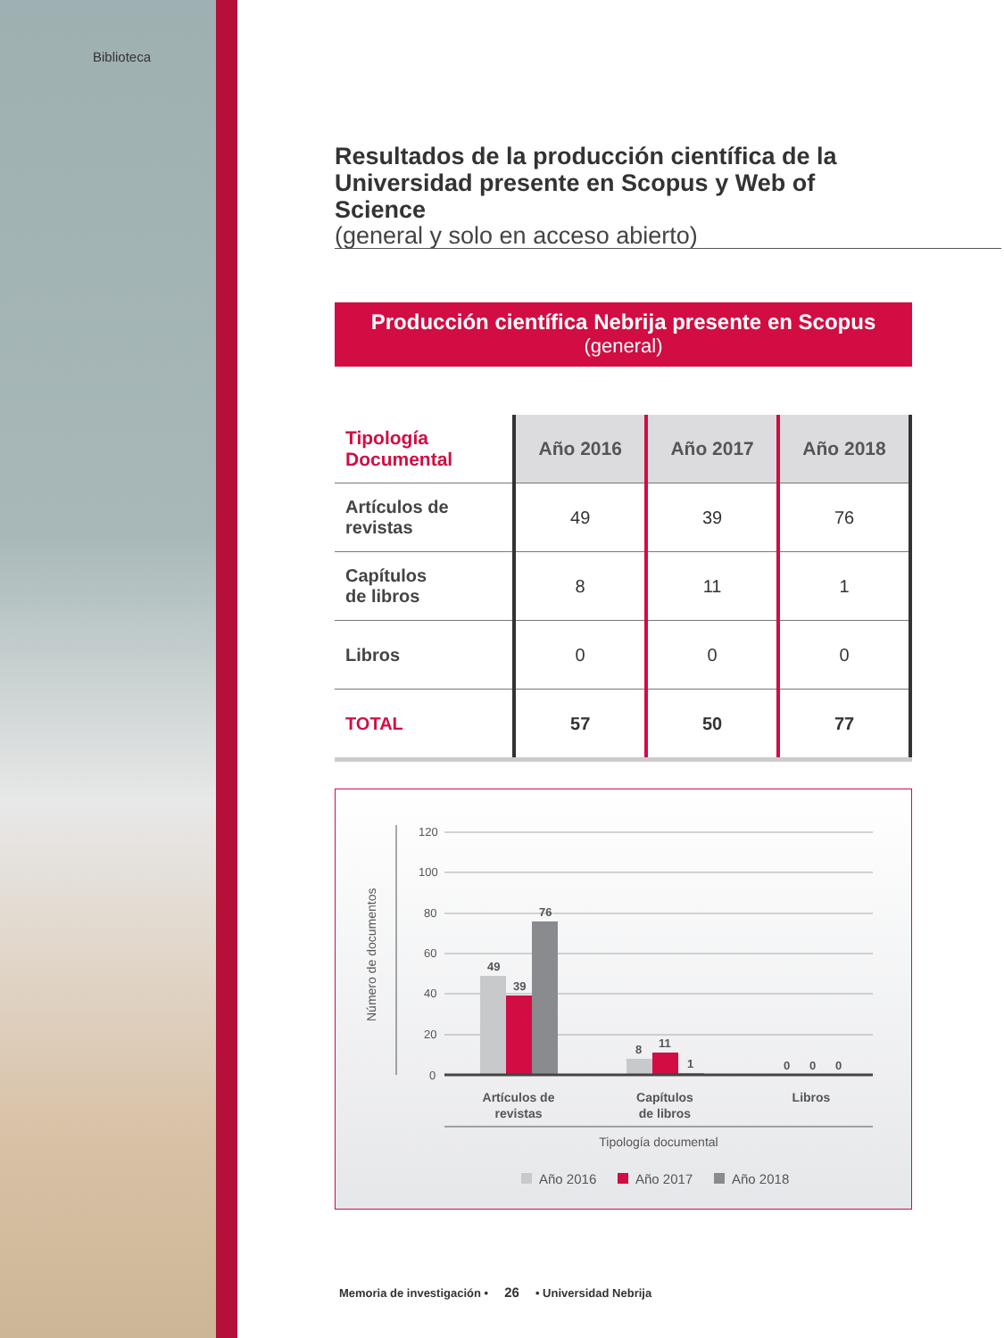Biblioteca
Resultados de la producción científica de la Universidad presente en Scopus y Web of Science
(general y solo en acceso abierto)
Producción científica Nebrija presente en Scopus
(general)
| Tipología Documental | Año 2016 | Año 2017 | Año 2018 |
| --- | --- | --- | --- |
| Artículos de revistas | 49 | 39 | 76 |
| Capítulos de libros | 8 | 11 | 1 |
| Libros | 0 | 0 | 0 |
| TOTAL | 57 | 50 | 77 |
Número de documentos
120
100
80
60
40
20
0
49
39
76
8
11
1
0
0
0
Artículos de
revistas
Capítulos
de libros
Libros
Tipología documental
Año 2016
Año 2017
Año 2018
Memoria de investigación • 26 • Universidad Nebrija